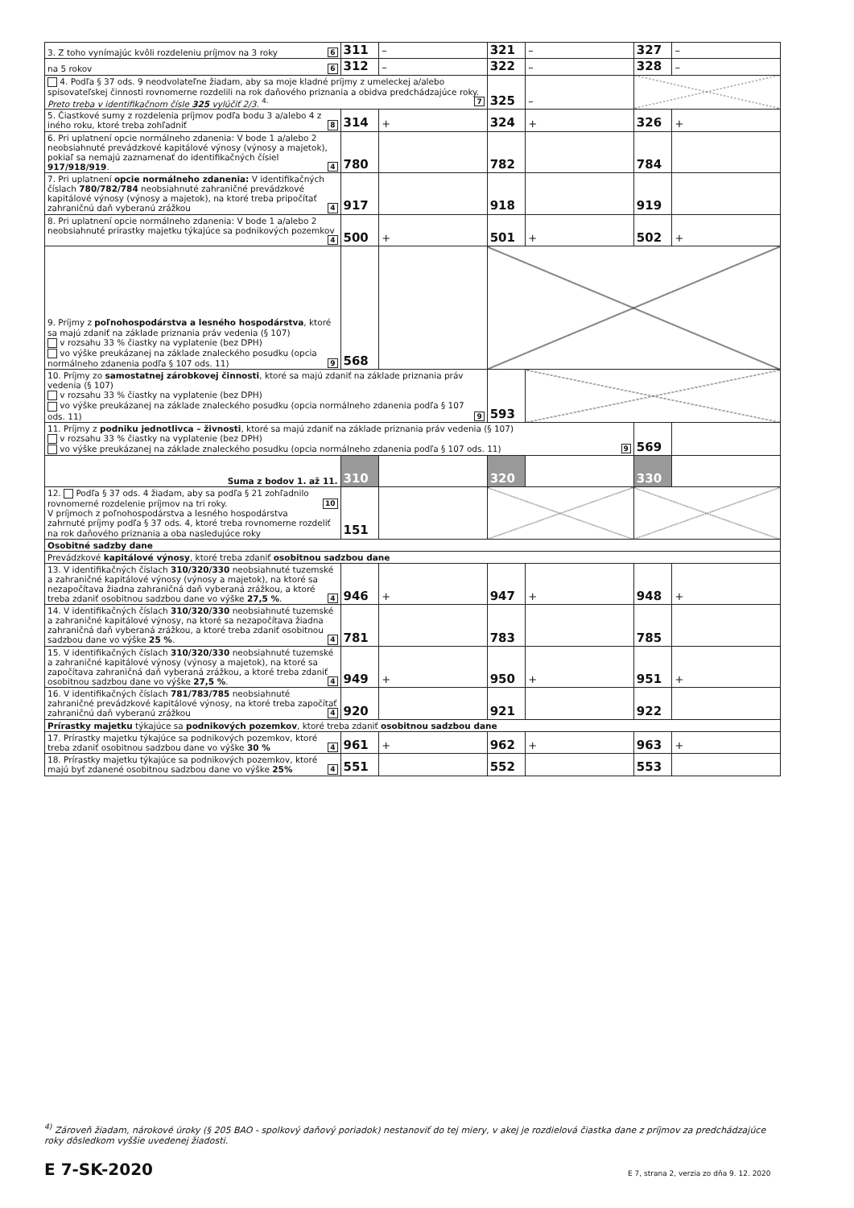| 3. Z toho vynímajúc kvôli rozdeleniu príjmov na 3 roky 6 | 311 | – | 321 | – | 327 | – |
| na 5 rokov 6 | 312 | – | 322 | – | 328 | – |
| 4. Podľa § 37 ods. 9 neodvolateľne žiadam, aby sa moje kladné príjmy z umeleckej a/alebo spisovateľskej činnosti rovnomerne rozdelili na rok daňového priznania a obidva predchádzajúce roky. Preto treba v identifikačnom čísle 325 vylúčiť 2/3. <sup>4.</sup> 7 | | | 325 | – | | |
| 5. Čiastkové sumy z rozdelenia príjmov podľa bodu 3 a/alebo 4 z iného roku, ktoré treba zohľadniť 8 | 314 | + | 324 | + | 326 | + |
| 6. Pri uplatnení opcie normálneho zdanenia: V bode 1 a/alebo 2 neobsiahnuté prevádzkové kapitálové výnosy (výnosy a majetok), pokiaľ sa nemajú zaznamenať do identifikačných čísiel 917/918/919 . 4 | 780 | | 782 | | 784 | |
| 7. Pri uplatnení opcie normálneho zdanenia: V identifikačných číslach 780/782/784 neobsiahnuté zahraničné prevádzkové kapitálové výnosy (výnosy a majetok), na ktoré treba pripočítať zahraničnú daň vyberanú zrážkou 4 | 917 | | 918 | | 919 | |
| 8. Pri uplatnení opcie normálneho zdanenia: V bode 1 a/alebo 2 neobsiahnuté prírastky majetku týkajúce sa podnikových pozemkov 4 | 500 | + | 501 | + | 502 | + |
| 9. Príjmy z poľnohospodárstva a lesného hospodárstva , ktoré sa majú zdaniť na základe priznania práv vedenia (§ 107) v rozsahu 33 % čiastky na vyplatenie (bez DPH) vo výške preukázanej na základe znaleckého posudku (opcia normálneho zdanenia podľa § 107 ods. 11) 9 | 568 | | | | | |
| 10. Príjmy zo samostatnej zárobkovej činnosti , ktoré sa majú zdaniť na základe priznania práv vedenia (§ 107) v rozsahu 33 % čiastky na vyplatenie (bez DPH) vo výške preukázanej na základe znaleckého posudku (opcia normálneho zdanenia podľa § 107 ods. 11) 9 | | | 593 | | | |
| 11. Príjmy z podniku jednotlivca – živnosti , ktoré sa majú zdaniť na základe priznania práv vedenia (§ 107) v rozsahu 33 % čiastky na vyplatenie (bez DPH) vo výške preukázanej na základe znaleckého posudku (opcia normálneho zdanenia podľa § 107 ods. 11) 9 | | | | | 569 | |
| Suma z bodov 1. až 11. | 310 | | 320 | | 330 | |
| 12. Podľa § 37 ods. 4 žiadam, aby sa podľa § 21 zohľadnilo rovnomerné rozdelenie príjmov na tri roky. 10 V príjmoch z poľnohospodárstva a lesného hospodárstva zahrnuté príjmy podľa § 37 ods. 4, ktoré treba rovnomerne rozdeliť na rok daňového priznania a oba nasledujúce roky | 151 | | | | | |
| Osobitné sadzby dane | | | | | | |
| Prevádzkové kapitálové výnosy , ktoré treba zdaniť osobitnou sadzbou dane | | | | | | |
| 13. V identifikačných číslach 310/320/330 neobsiahnuté tuzemské a zahraničné kapitálové výnosy (výnosy a majetok), na ktoré sa nezapočítava žiadna zahraničná daň vyberaná zrážkou, a ktoré treba zdaniť osobitnou sadzbou dane vo výške 27,5 % . 4 | 946 | + | 947 | + | 948 | + |
| 14. V identifikačných číslach 310/320/330 neobsiahnuté tuzemské a zahraničné kapitálové výnosy, na ktoré sa nezapočítava žiadna zahraničná daň vyberaná zrážkou, a ktoré treba zdaniť osobitnou sadzbou dane vo výške 25 % . 4 | 781 | | 783 | | 785 | |
| 15. V identifikačných číslach 310/320/330 neobsiahnuté tuzemské a zahraničné kapitálové výnosy (výnosy a majetok), na ktoré sa započítava zahraničná daň vyberaná zrážkou, a ktoré treba zdaniť osobitnou sadzbou dane vo výške 27,5 % . 4 | 949 | + | 950 | + | 951 | + |
| 16. V identifikačných číslach 781/783/785 neobsiahnuté zahraničné prevádzkové kapitálové výnosy, na ktoré treba započítať zahraničnú daň vyberanú zrážkou 4 | 920 | | 921 | | 922 | |
| Prírastky majetku týkajúce sa podnikových pozemkov , ktoré treba zdaniť osobitnou sadzbou dane | | | | | | |
| 17. Prírastky majetku týkajúce sa podnikových pozemkov, ktoré treba zdaniť osobitnou sadzbou dane vo výške 30 % 4 | 961 | + | 962 | + | 963 | + |
| 18. Prírastky majetku týkajúce sa podnikových pozemkov, ktoré majú byť zdanené osobitnou sadzbou dane vo výške 25% 4 | 551 | | 552 | | 553 | |
<sup>4)</sup> Zároveň žiadam, nárokové úroky (§ 205 BAO - spolkový daňový poriadok) nestanoviť do tej miery, v akej je rozdielová čiastka dane z príjmov za predchádzajúce roky dôsledkom vyššie uvedenej žiadosti.
E 7-SK-2020
E 7, strana 2, verzia zo dňa 9. 12. 2020